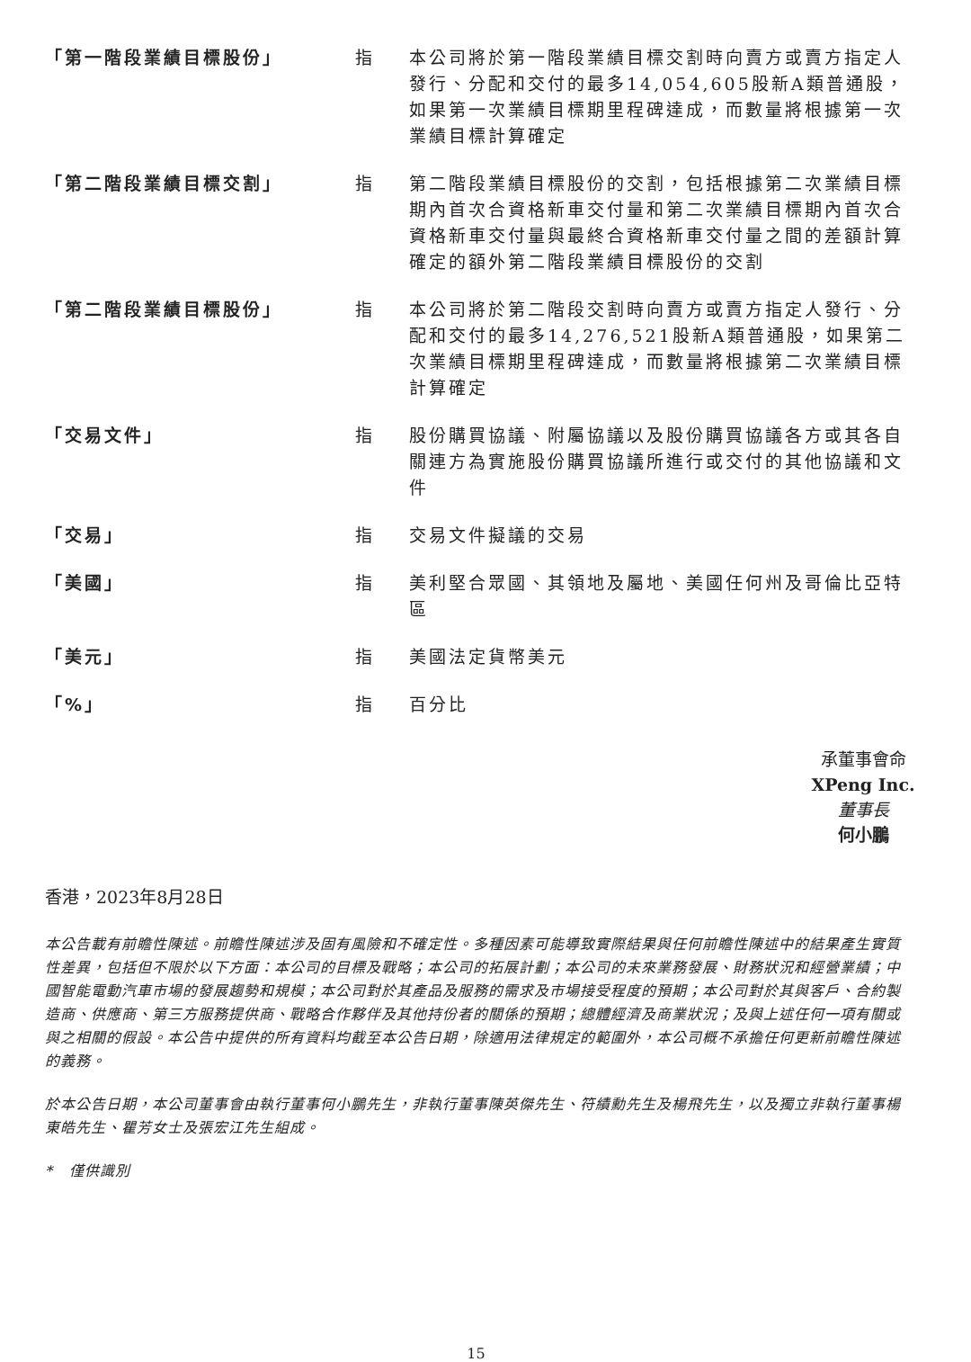| 「第一階段業績目標股份」 | 指 | 本公司將於第一階段業績目標交割時向賣方或賣方指定人發行、分配和交付的最多14,054,605股新A類普通股，如果第一次業績目標期里程碑達成，而數量將根據第一次業績目標計算確定 |
| 「第二階段業績目標交割」 | 指 | 第二階段業績目標股份的交割，包括根據第二次業績目標期內首次合資格新車交付量和第二次業績目標期內首次合資格新車交付量與最終合資格新車交付量之間的差額計算確定的額外第二階段業績目標股份的交割 |
| 「第二階段業績目標股份」 | 指 | 本公司將於第二階段交割時向賣方或賣方指定人發行、分配和交付的最多14,276,521股新A類普通股，如果第二次業績目標期里程碑達成，而數量將根據第二次業績目標計算確定 |
| 「交易文件」 | 指 | 股份購買協議、附屬協議以及股份購買協議各方或其各自關連方為實施股份購買協議所進行或交付的其他協議和文件 |
| 「交易」 | 指 | 交易文件擬議的交易 |
| 「美國」 | 指 | 美利堅合眾國、其領地及屬地、美國任何州及哥倫比亞特區 |
| 「美元」 | 指 | 美國法定貨幣美元 |
| 「%」 | 指 | 百分比 |
承董事會命
XPeng Inc.
董事長
何小鵬
香港，2023年8月28日
本公告載有前瞻性陳述。前瞻性陳述涉及固有風險和不確定性。多種因素可能導致實際結果與任何前瞻性陳述中的結果產生實質性差異，包括但不限於以下方面：本公司的目標及戰略；本公司的拓展計劃；本公司的未來業務發展、財務狀況和經營業績；中國智能電動汽車市場的發展趨勢和規模；本公司對於其產品及服務的需求及市場接受程度的預期；本公司對於其與客戶、合約製造商、供應商、第三方服務提供商、戰略合作夥伴及其他持份者的關係的預期；總體經濟及商業狀況；及與上述任何一項有關或與之相關的假設。本公告中提供的所有資料均截至本公告日期，除適用法律規定的範圍外，本公司概不承擔任何更新前瞻性陳述的義務。
於本公告日期，本公司董事會由執行董事何小鵬先生，非執行董事陳英傑先生、符績勳先生及楊飛先生，以及獨立非執行董事楊東皓先生、瞿芳女士及張宏江先生組成。
* 僅供識別
15